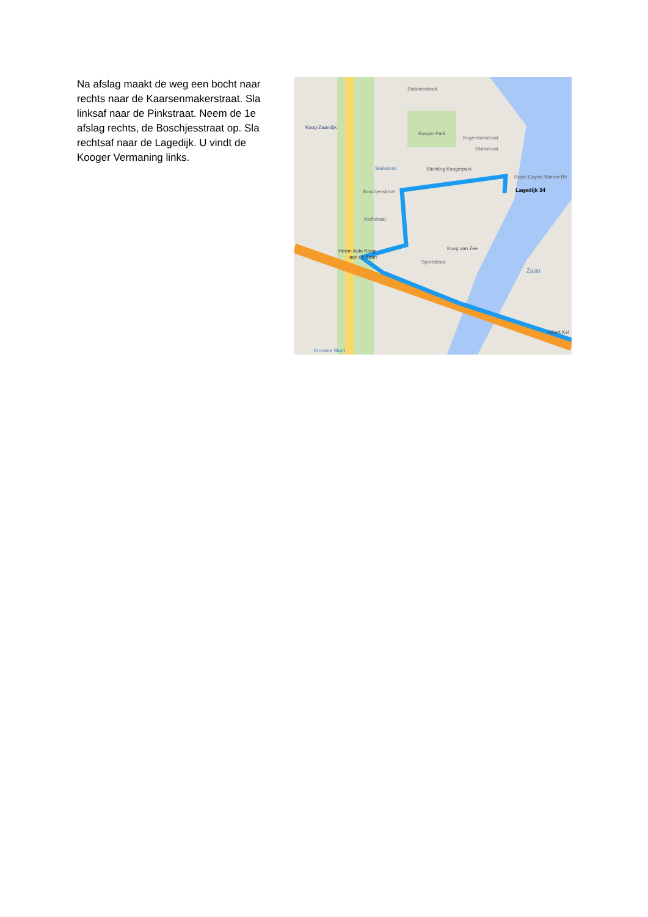Na afslag maakt de weg een bocht naar rechts naar de Kaarsenmakerstraat. Sla linksaf naar de Pinkstraat. Neem de 1e afslag rechts, de Boschjesstraat op. Sla rechtsaf naar de Lagedijk. U vindt de Kooger Vermaning links.
Stationsstraat
Koog-Zaandijk
Kooger Park
Kogersluisstraat
Sluisstraat
Sluissloot
Stichting Koogerpark
Royal Duyvis Wiener BV
Lagedijk 34
Boschjesstraat
Kieftstraat
Koog aan Zee
Sportstraat
Heron Auto Koog
aan de Zaan
Zaan
Albert Kei
Kromme Sloot